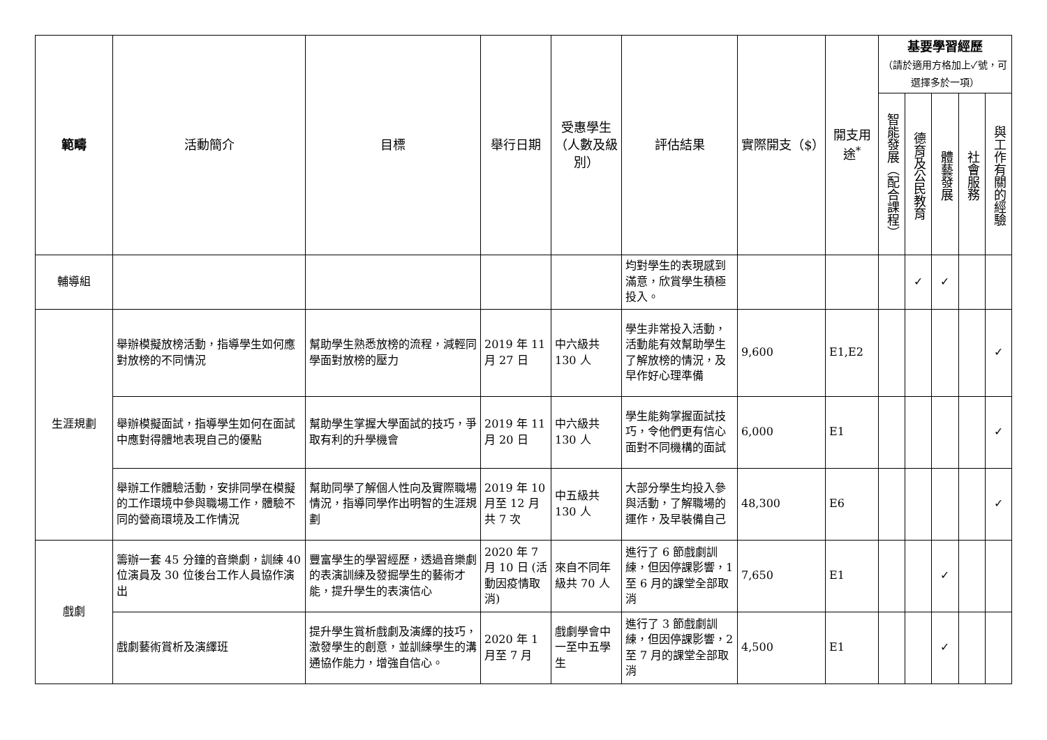| 範疇 | 活動簡介 | 目標 | 舉行日期 | 受惠學生（人數及級別） | 評估結果 | 實際開支（$） | 開支用途<sup>*</sup> | 基要學習經歷 （請於適用方格加上✓號，可選擇多於一項） | | | | |
| --- | --- | --- | --- | --- | --- | --- | --- | --- | --- | --- | --- | --- |
| | | | | | | | | 智能發展（配合課程） | 德育及公民教育 | 體藝發展 | 社會服務 | 與工作有關的經驗 |
| 輔導組 | | | | | 均對學生的表現感到滿意，欣賞學生積極投入。 | | | | ✓ | ✓ | | |
| 生涯規劃 | 舉辦模擬放榜活動，指導學生如何應對放榜的不同情況 | 幫助學生熟悉放榜的流程，減輕同學面對放榜的壓力 | 2019 年 11 月 27 日 | 中六級共 130 人 | 學生非常投入活動，活動能有效幫助學生了解放榜的情況，及早作好心理準備 | 9,600 | E1,E2 | | | | | ✓ |
| | 舉辦模擬面試，指導學生如何在面試中應對得體地表現自己的優點 | 幫助學生掌握大學面試的技巧，爭取有利的升學機會 | 2019 年 11 月 20 日 | 中六級共 130 人 | 學生能夠掌握面試技巧，令他們更有信心面對不同機構的面試 | 6,000 | E1 | | | | | ✓ |
| | 舉辦工作體驗活動，安排同學在模擬的工作環境中參與職場工作，體驗不同的營商環境及工作情況 | 幫助同學了解個人性向及實際職場情況，指導同學作出明智的生涯規劃 | 2019 年 10 月至 12 月共 7 次 | 中五級共 130 人 | 大部分學生均投入參與活動，了解職場的運作，及早裝備自己 | 48,300 | E6 | | | | | ✓ |
| 戲劇 | 籌辦一套 45 分鐘的音樂劇，訓練 40 位演員及 30 位後台工作人員協作演出 | 豐富學生的學習經歷，透過音樂劇的表演訓練及發掘學生的藝術才能，提升學生的表演信心 | 2020 年 7 月 10 日 (活動因疫情取消) | 來自不同年級共 70 人 | 進行了 6 節戲劇訓練，但因停課影響，1 至 6 月的課堂全部取消 | 7,650 | E1 | | | ✓ | | |
| | 戲劇藝術賞析及演繹班 | 提升學生賞析戲劇及演繹的技巧，激發學生的創意，並訓練學生的溝通協作能力，增強自信心。 | 2020 年 1 月至 7 月 | 戲劇學會中一至中五學生 | 進行了 3 節戲劇訓練，但因停課影響，2 至 7 月的課堂全部取消 | 4,500 | E1 | | | ✓ | | |